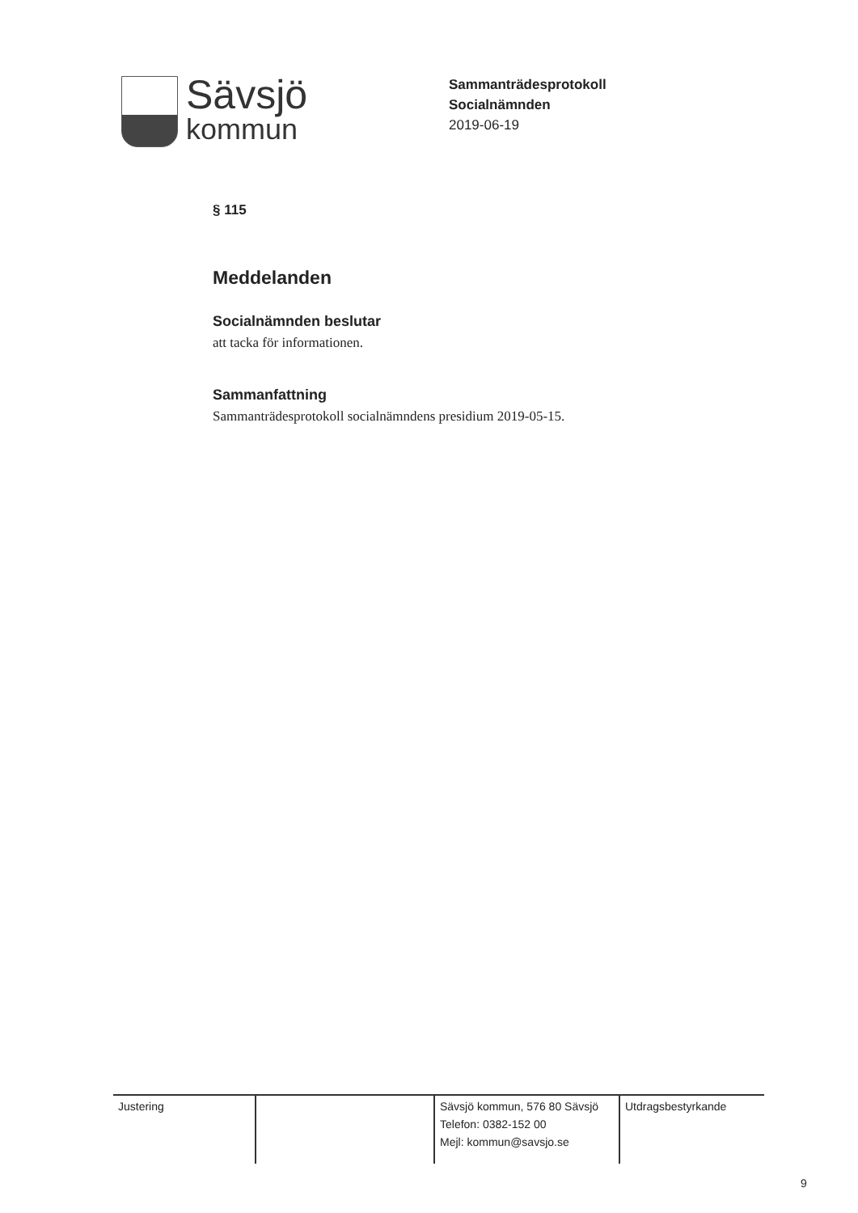Sävsjö
kommun
Sammanträdesprotokoll
Socialnämnden
2019-06-19
§ 115
Meddelanden
Socialnämnden beslutar
att tacka för informationen.
Sammanfattning
Sammanträdesprotokoll socialnämndens presidium 2019-05-15.
Justering Sävsjö kommun, 576 80 Sävsjö
Telefon: 0382-152 00
Mejl: kommun@savsjo.se
Utdragsbestyrkande
9